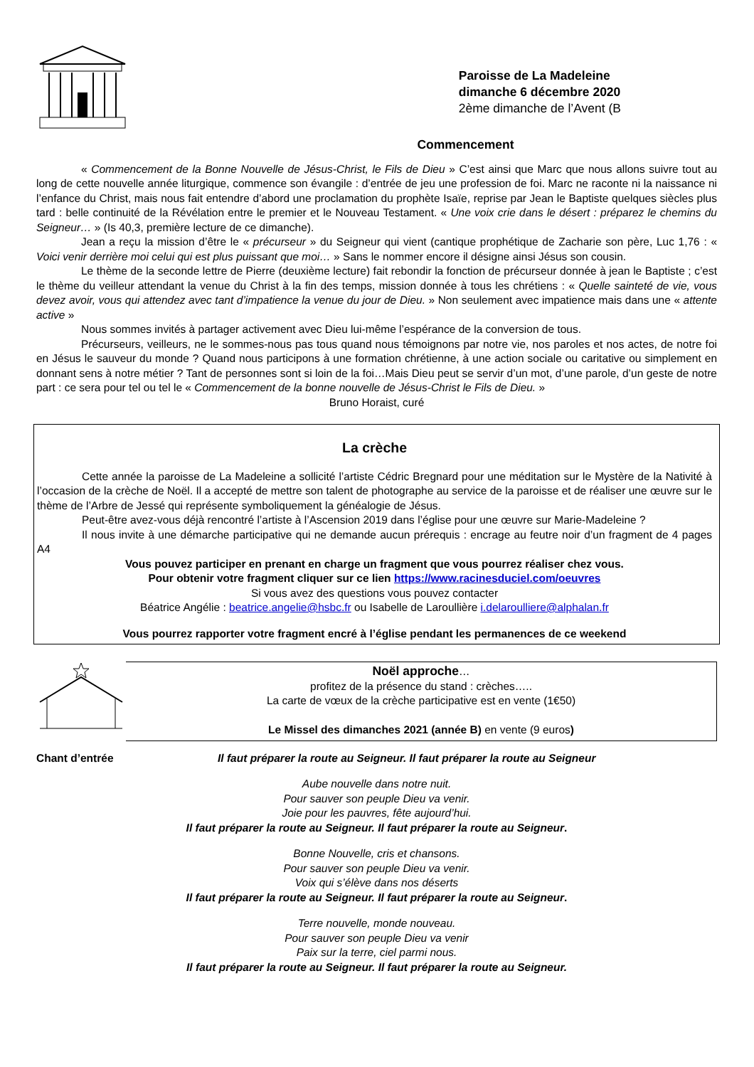Paroisse de La Madeleine
dimanche 6 décembre 2020
2ème dimanche de l’Avent (B
Commencement
« Commencement de la Bonne Nouvelle de Jésus-Christ, le Fils de Dieu » C’est ainsi que Marc que nous allons suivre tout au long de cette nouvelle année liturgique, commence son évangile : d’entrée de jeu une profession de foi. Marc ne raconte ni la naissance ni l’enfance du Christ, mais nous fait entendre d’abord une proclamation du prophète Isaïe, reprise par Jean le Baptiste quelques siècles plus tard : belle continuité de la Révélation entre le premier et le Nouveau Testament. « Une voix crie dans le désert : préparez le chemins du Seigneur… » (Is 40,3, première lecture de ce dimanche).
Jean a reçu la mission d’être le « précurseur » du Seigneur qui vient (cantique prophétique de Zacharie son père, Luc 1,76 : « Voici venir derrière moi celui qui est plus puissant que moi… » Sans le nommer encore il désigne ainsi Jésus son cousin.
Le thème de la seconde lettre de Pierre (deuxième lecture) fait rebondir la fonction de précurseur donnée à jean le Baptiste ; c’est le thème du veilleur attendant la venue du Christ à la fin des temps, mission donnée à tous les chrétiens : « Quelle sainteté de vie, vous devez avoir, vous qui attendez avec tant d’impatience la venue du jour de Dieu. » Non seulement avec impatience mais dans une « attente active »
Nous sommes invités à partager activement avec Dieu lui-même l’espérance de la conversion de tous.
Précurseurs, veilleurs, ne le sommes-nous pas tous quand nous témoignons par notre vie, nos paroles et nos actes, de notre foi en Jésus le sauveur du monde ? Quand nous participons à une formation chrétienne, à une action sociale ou caritative ou simplement en donnant sens à notre métier ? Tant de personnes sont si loin de la foi…Mais Dieu peut se servir d’un mot, d’une parole, d’un geste de notre part : ce sera pour tel ou tel le « Commencement de la bonne nouvelle de Jésus-Christ le Fils de Dieu. »
Bruno Horaist, curé
La crèche
Cette année la paroisse de La Madeleine a sollicité l’artiste Cédric Bregnard pour une méditation sur le Mystère de la Nativité à l’occasion de la crèche de Noël. Il a accepté de mettre son talent de photographe au service de la paroisse et de réaliser une œuvre sur le thème de l’Arbre de Jessé qui représente symboliquement la généalogie de Jésus.
Peut-être avez-vous déjà rencontré l’artiste à l’Ascension 2019 dans l’église pour une œuvre sur Marie-Madeleine ?
Il nous invite à une démarche participative qui ne demande aucun prérequis : encrage au feutre noir d’un fragment de 4 pages A4
Vous pouvez participer en prenant en charge un fragment que vous pourrez réaliser chez vous.
Pour obtenir votre fragment cliquer sur ce lien https://www.racinesduciel.com/oeuvres
Si vous avez des questions vous pouvez contacter
Béatrice Angélie : beatrice.angelie@hsbc.fr ou Isabelle de Laroullière i.delaroulliere@alphalan.fr
Vous pourrez rapporter votre fragment encré à l’église pendant les permanences de ce weekend
Noël approche…
profitez de la présence du stand : crèches…..
La carte de vœux de la crèche participative est en vente (1€50)
Le Missel des dimanches 2021 (année B) en vente (9 euros)
Chant d’entrée Il faut préparer la route au Seigneur. Il faut préparer la route au Seigneur
Aube nouvelle dans notre nuit.
Pour sauver son peuple Dieu va venir.
Joie pour les pauvres, fête aujourd’hui.
Il faut préparer la route au Seigneur. Il faut préparer la route au Seigneur.
Bonne Nouvelle, cris et chansons.
Pour sauver son peuple Dieu va venir.
Voix qui s’élève dans nos déserts
Il faut préparer la route au Seigneur. Il faut préparer la route au Seigneur.
Terre nouvelle, monde nouveau.
Pour sauver son peuple Dieu va venir
Paix sur la terre, ciel parmi nous.
Il faut préparer la route au Seigneur. Il faut préparer la route au Seigneur.